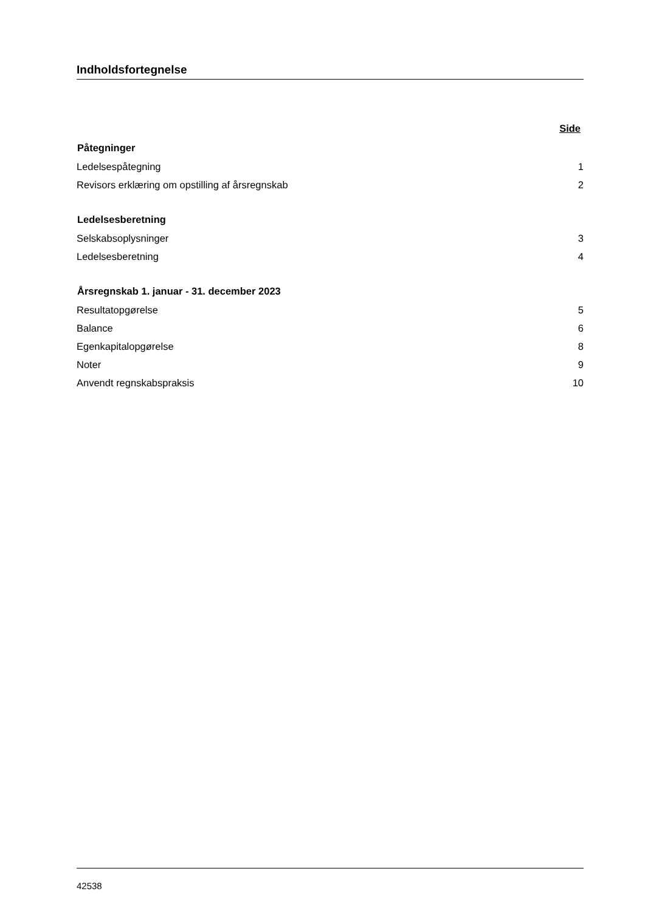Indholdsfortegnelse
| | Side |
| --- | --- |
| Påtegninger | |
| Ledelsespåtegning | 1 |
| Revisors erklæring om opstilling af årsregnskab | 2 |
| Ledelsesberetning | |
| Selskabsoplysninger | 3 |
| Ledelsesberetning | 4 |
| Årsregnskab 1. januar - 31. december 2023 | |
| Resultatopgørelse | 5 |
| Balance | 6 |
| Egenkapitalopgørelse | 8 |
| Noter | 9 |
| Anvendt regnskabspraksis | 10 |
42538